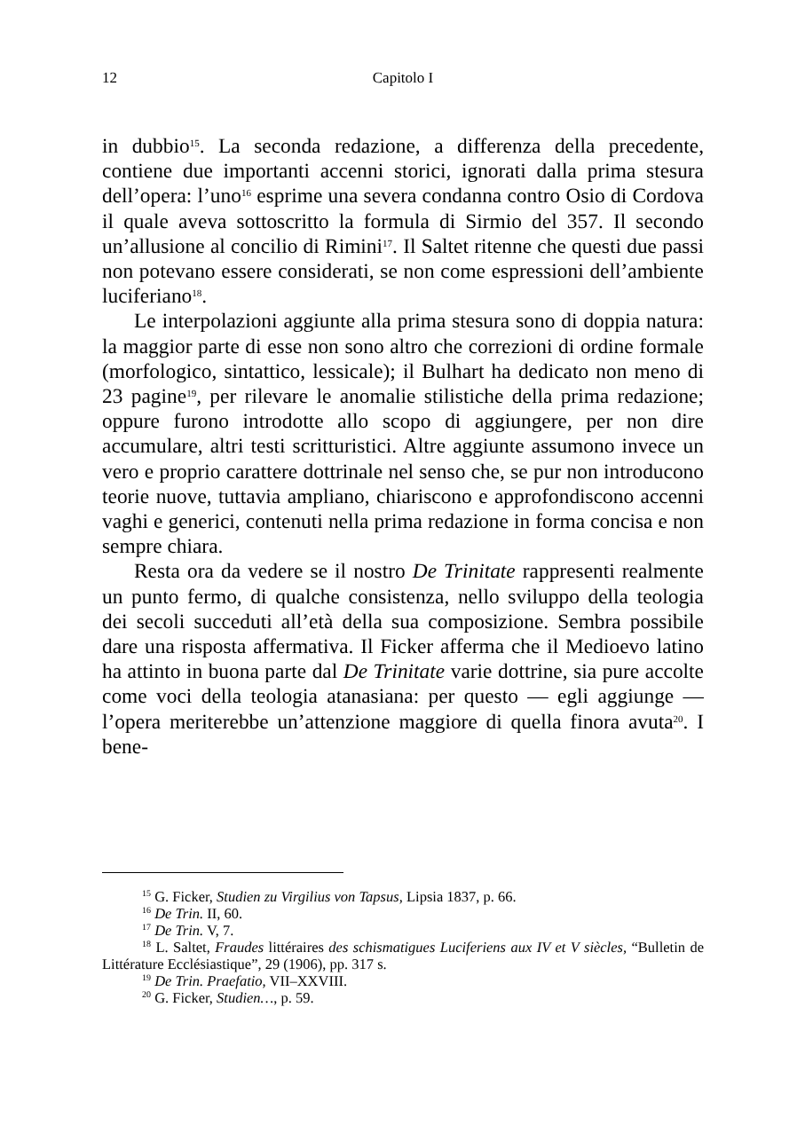12 Capitolo I
in dubbio<sup>15</sup>. La seconda redazione, a differenza della precedente, contiene due importanti accenni storici, ignorati dalla prima stesura dell’opera: l’uno<sup>16</sup> esprime una severa condanna contro Osio di Cordova il quale aveva sottoscritto la formula di Sirmio del 357. Il secondo un’allusione al concilio di Rimini<sup>17</sup>. Il Saltet ritenne che questi due passi non potevano essere considerati, se non come espressioni dell’ambiente luciferiano<sup>18</sup>.
Le interpolazioni aggiunte alla prima stesura sono di doppia natura: la maggior parte di esse non sono altro che correzioni di ordine formale (morfologico, sintattico, lessicale); il Bulhart ha dedicato non meno di 23 pagine<sup>19</sup>, per rilevare le anomalie stilistiche della prima redazione; oppure furono introdotte allo scopo di aggiungere, per non dire accumulare, altri testi scritturistici. Altre aggiunte assumono invece un vero e proprio carattere dottrinale nel senso che, se pur non introducono teorie nuove, tuttavia ampliano, chiariscono e approfondiscono accenni vaghi e generici, contenuti nella prima redazione in forma concisa e non sempre chiara.
Resta ora da vedere se il nostro De Trinitate rappresenti realmente un punto fermo, di qualche consistenza, nello sviluppo della teologia dei secoli succeduti all’età della sua composizione. Sembra possibile dare una risposta affermativa. Il Ficker afferma che il Medioevo latino ha attinto in buona parte dal De Trinitate varie dottrine, sia pure accolte come voci della teologia atanasiana: per questo — egli aggiunge — l’opera meriterebbe un’attenzione maggiore di quella finora avuta<sup>20</sup>. I bene-
<sup>15</sup> G. Ficker, Studien zu Virgilius von Tapsus, Lipsia 1837, p. 66.
<sup>16</sup> De Trin. II, 60.
<sup>17</sup> De Trin. V, 7.
<sup>18</sup> L. Saltet, Fraudes littéraires des schismatigues Luciferiens aux IV et V siècles, “Bulletin de Littérature Ecclésiastique”, 29 (1906), pp. 317 s.
<sup>19</sup> De Trin. Praefatio, VII–XXVIII.
<sup>20</sup> G. Ficker, Studien…, p. 59.